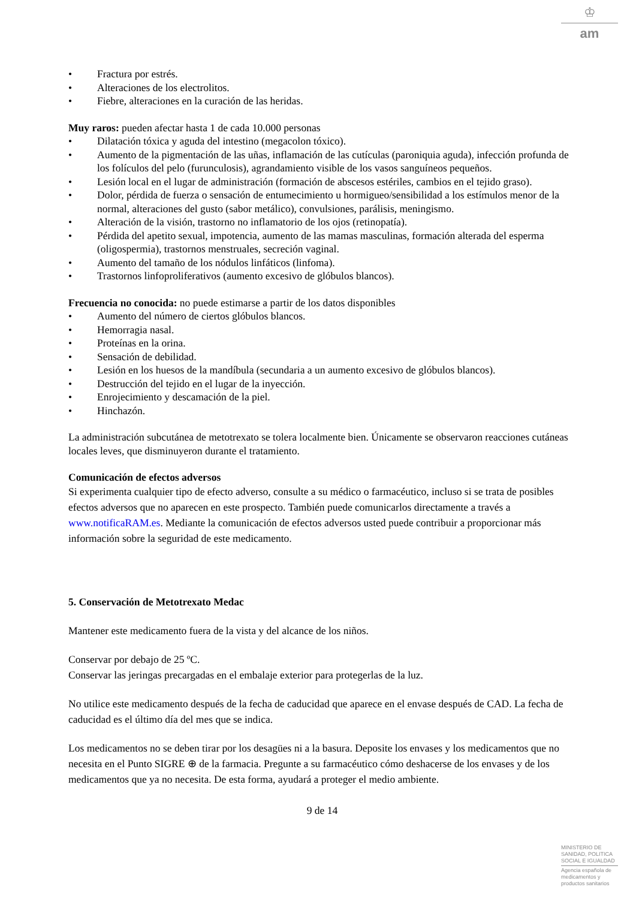♔
am
• Fractura por estrés.
• Alteraciones de los electrolitos.
• Fiebre, alteraciones en la curación de las heridas.
Muy raros: pueden afectar hasta 1 de cada 10.000 personas
• Dilatación tóxica y aguda del intestino (megacolon tóxico).
• Aumento de la pigmentación de las uñas, inflamación de las cutículas (paroniquia aguda), infección profunda de los folículos del pelo (furunculosis), agrandamiento visible de los vasos sanguíneos pequeños.
• Lesión local en el lugar de administración (formación de abscesos estériles, cambios en el tejido graso).
• Dolor, pérdida de fuerza o sensación de entumecimiento u hormigueo/sensibilidad a los estímulos menor de la normal, alteraciones del gusto (sabor metálico), convulsiones, parálisis, meningismo.
• Alteración de la visión, trastorno no inflamatorio de los ojos (retinopatía).
• Pérdida del apetito sexual, impotencia, aumento de las mamas masculinas, formación alterada del esperma (oligospermia), trastornos menstruales, secreción vaginal.
• Aumento del tamaño de los nódulos linfáticos (linfoma).
• Trastornos linfoproliferativos (aumento excesivo de glóbulos blancos).
Frecuencia no conocida: no puede estimarse a partir de los datos disponibles
• Aumento del número de ciertos glóbulos blancos.
• Hemorragia nasal.
• Proteínas en la orina.
• Sensación de debilidad.
• Lesión en los huesos de la mandíbula (secundaria a un aumento excesivo de glóbulos blancos).
• Destrucción del tejido en el lugar de la inyección.
• Enrojecimiento y descamación de la piel.
• Hinchazón.
La administración subcutánea de metotrexato se tolera localmente bien. Únicamente se observaron reacciones cutáneas locales leves, que disminuyeron durante el tratamiento.
Comunicación de efectos adversos
Si experimenta cualquier tipo de efecto adverso, consulte a su médico o farmacéutico, incluso si se trata de posibles efectos adversos que no aparecen en este prospecto. También puede comunicarlos directamente a través a www.notificaRAM.es. Mediante la comunicación de efectos adversos usted puede contribuir a proporcionar más información sobre la seguridad de este medicamento.
5. Conservación de Metotrexato Medac
Mantener este medicamento fuera de la vista y del alcance de los niños.
Conservar por debajo de 25 ºC.
Conservar las jeringas precargadas en el embalaje exterior para protegerlas de la luz.
No utilice este medicamento después de la fecha de caducidad que aparece en el envase después de CAD. La fecha de caducidad es el último día del mes que se indica.
Los medicamentos no se deben tirar por los desagües ni a la basura. Deposite los envases y los medicamentos que no necesita en el Punto SIGRE ⊕ de la farmacia. Pregunte a su farmacéutico cómo deshacerse de los envases y de los medicamentos que ya no necesita. De esta forma, ayudará a proteger el medio ambiente.
9 de 14
MINISTERIO DE SANIDAD, POLITICA SOCIAL E IGUALDAD
Agencia española de medicamentos y productos sanitarios